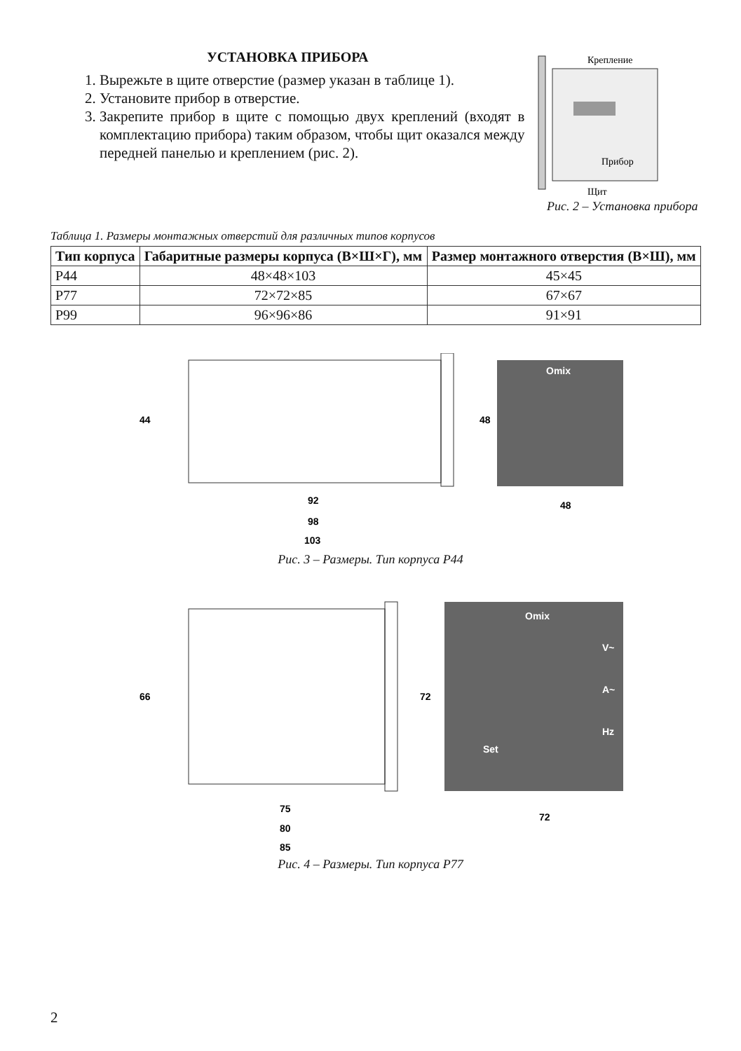УСТАНОВКА ПРИБОРА
1. Вырежьте в щите отверстие (размер указан в таблице 1).
2. Установите прибор в отверстие.
3. Закрепите прибор в щите с помощью двух креплений (входят в комплектацию прибора) таким образом, чтобы щит оказался между передней панелью и креплением (рис. 2).
Крепление
Прибор
Щит
Рис. 2 – Установка прибора
Таблица 1. Размеры монтажных отверстий для различных типов корпусов
| Тип корпуса | Габаритные размеры корпуса (В×Ш×Г), мм | Размер монтажного отверстия (В×Ш), мм |
| --- | --- | --- |
| Р44 | 48×48×103 | 45×45 |
| Р77 | 72×72×85 | 67×67 |
| Р99 | 96×96×86 | 91×91 |
44
92
98
103
Omix
48
48
Рис. 3 – Размеры. Тип корпуса Р44
66
75
80
85
Omix
V~
A~
Hz
Set
72
72
Рис. 4 – Размеры. Тип корпуса Р77
2